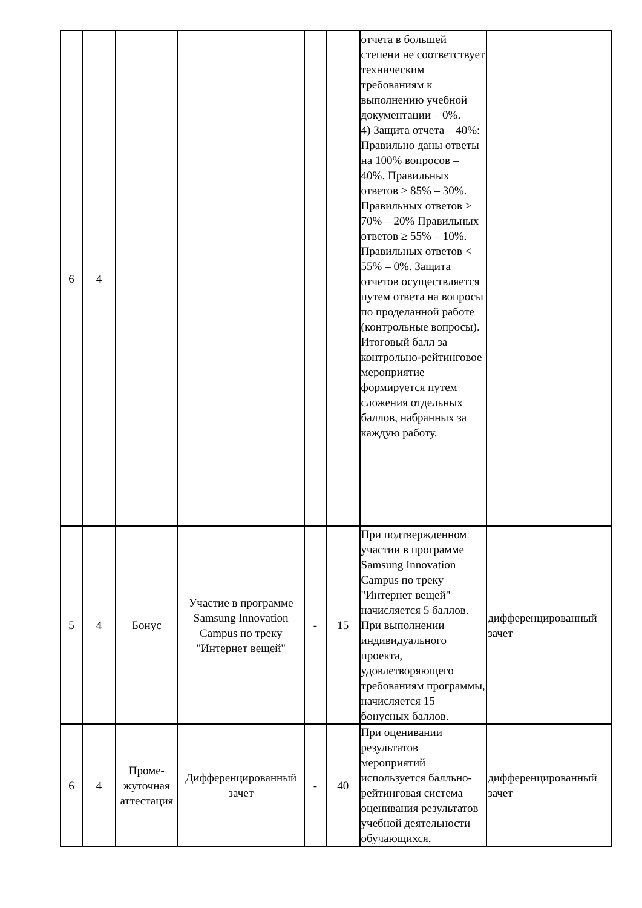| 6 | 4 | | | | | отчета в большей степени не соответствует техническим требованиям к выполнению учебной документации – 0%. 4) Защита отчета – 40%: Правильно даны ответы на 100% вопросов – 40%. Правильных ответов ≥ 85% – 30%. Правильных ответов ≥ 70% – 20% Правильных ответов ≥ 55% – 10%. Правильных ответов < 55% – 0%. Защита отчетов осуществляется путем ответа на вопросы по проделанной работе (контрольные вопросы). Итоговый балл за контрольно-рейтинговое мероприятие формируется путем сложения отдельных баллов, набранных за каждую работу. | |
| 5 | 4 | Бонус | Участие в программе Samsung Innovation Campus по треку "Интернет вещей" | - | 15 | При подтвержденном участии в программе Samsung Innovation Campus по треку "Интернет вещей" начисляется 5 баллов. При выполнении индивидуального проекта, удовлетворяющего требованиям программы, начисляется 15 бонусных баллов. | дифференцированный зачет |
| 6 | 4 | Проме-жуточная аттестация | Дифференцированный зачет | - | 40 | При оценивании результатов мероприятий используется балльно-рейтинговая система оценивания результатов учебной деятельности обучающихся. | дифференцированный зачет |